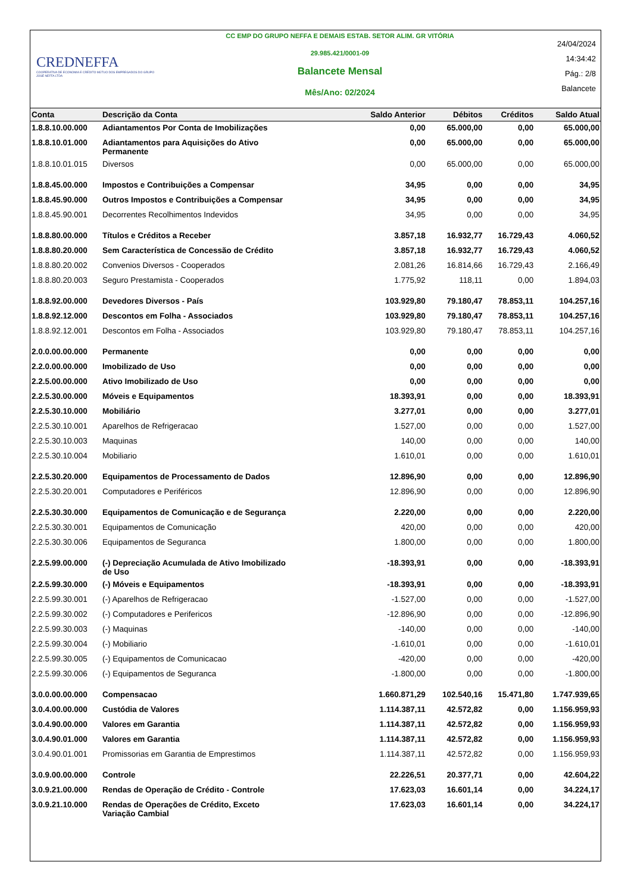CREDNEFFA
COOPERATIVA DE ECONOMIA E CRÉDITO MÚTUO DOS EMPREGADOS DO GRUPO JOSÉ NEFFA LTDA
CC EMP DO GRUPO NEFFA E DEMAIS ESTAB. SETOR ALIM. GR VITÓRIA
29.985.421/0001-09
Balancete Mensal
Mês/Ano: 02/2024
24/04/2024
14:34:42
Pág.: 2/8
Balancete
| Conta | Descrição da Conta | Saldo Anterior | Débitos | Créditos | Saldo Atual |
| --- | --- | --- | --- | --- | --- |
| 1.8.8.10.00.000 | Adiantamentos Por Conta de Imobilizações | 0,00 | 65.000,00 | 0,00 | 65.000,00 |
| 1.8.8.10.01.000 | Adiantamentos para Aquisições do Ativo Permanente | 0,00 | 65.000,00 | 0,00 | 65.000,00 |
| 1.8.8.10.01.015 | Diversos | 0,00 | 65.000,00 | 0,00 | 65.000,00 |
| 1.8.8.45.00.000 | Impostos e Contribuições a Compensar | 34,95 | 0,00 | 0,00 | 34,95 |
| 1.8.8.45.90.000 | Outros Impostos e Contribuições a Compensar | 34,95 | 0,00 | 0,00 | 34,95 |
| 1.8.8.45.90.001 | Decorrentes Recolhimentos Indevidos | 34,95 | 0,00 | 0,00 | 34,95 |
| 1.8.8.80.00.000 | Títulos e Créditos a Receber | 3.857,18 | 16.932,77 | 16.729,43 | 4.060,52 |
| 1.8.8.80.20.000 | Sem Característica de Concessão de Crédito | 3.857,18 | 16.932,77 | 16.729,43 | 4.060,52 |
| 1.8.8.80.20.002 | Convenios Diversos - Cooperados | 2.081,26 | 16.814,66 | 16.729,43 | 2.166,49 |
| 1.8.8.80.20.003 | Seguro Prestamista - Cooperados | 1.775,92 | 118,11 | 0,00 | 1.894,03 |
| 1.8.8.92.00.000 | Devedores Diversos - País | 103.929,80 | 79.180,47 | 78.853,11 | 104.257,16 |
| 1.8.8.92.12.000 | Descontos em Folha - Associados | 103.929,80 | 79.180,47 | 78.853,11 | 104.257,16 |
| 1.8.8.92.12.001 | Descontos em Folha - Associados | 103.929,80 | 79.180,47 | 78.853,11 | 104.257,16 |
| 2.0.0.00.00.000 | Permanente | 0,00 | 0,00 | 0,00 | 0,00 |
| 2.2.0.00.00.000 | Imobilizado de Uso | 0,00 | 0,00 | 0,00 | 0,00 |
| 2.2.5.00.00.000 | Ativo Imobilizado de Uso | 0,00 | 0,00 | 0,00 | 0,00 |
| 2.2.5.30.00.000 | Móveis e Equipamentos | 18.393,91 | 0,00 | 0,00 | 18.393,91 |
| 2.2.5.30.10.000 | Mobiliário | 3.277,01 | 0,00 | 0,00 | 3.277,01 |
| 2.2.5.30.10.001 | Aparelhos de Refrigeracao | 1.527,00 | 0,00 | 0,00 | 1.527,00 |
| 2.2.5.30.10.003 | Maquinas | 140,00 | 0,00 | 0,00 | 140,00 |
| 2.2.5.30.10.004 | Mobiliario | 1.610,01 | 0,00 | 0,00 | 1.610,01 |
| 2.2.5.30.20.000 | Equipamentos de Processamento de Dados | 12.896,90 | 0,00 | 0,00 | 12.896,90 |
| 2.2.5.30.20.001 | Computadores e Periféricos | 12.896,90 | 0,00 | 0,00 | 12.896,90 |
| 2.2.5.30.30.000 | Equipamentos de Comunicação e de Segurança | 2.220,00 | 0,00 | 0,00 | 2.220,00 |
| 2.2.5.30.30.001 | Equipamentos de Comunicação | 420,00 | 0,00 | 0,00 | 420,00 |
| 2.2.5.30.30.006 | Equipamentos de Seguranca | 1.800,00 | 0,00 | 0,00 | 1.800,00 |
| 2.2.5.99.00.000 | (-) Depreciação Acumulada de Ativo Imobilizado de Uso | -18.393,91 | 0,00 | 0,00 | -18.393,91 |
| 2.2.5.99.30.000 | (-) Móveis e Equipamentos | -18.393,91 | 0,00 | 0,00 | -18.393,91 |
| 2.2.5.99.30.001 | (-) Aparelhos de Refrigeracao | -1.527,00 | 0,00 | 0,00 | -1.527,00 |
| 2.2.5.99.30.002 | (-) Computadores e Perifericos | -12.896,90 | 0,00 | 0,00 | -12.896,90 |
| 2.2.5.99.30.003 | (-) Maquinas | -140,00 | 0,00 | 0,00 | -140,00 |
| 2.2.5.99.30.004 | (-) Mobiliario | -1.610,01 | 0,00 | 0,00 | -1.610,01 |
| 2.2.5.99.30.005 | (-) Equipamentos de Comunicacao | -420,00 | 0,00 | 0,00 | -420,00 |
| 2.2.5.99.30.006 | (-) Equipamentos de Seguranca | -1.800,00 | 0,00 | 0,00 | -1.800,00 |
| 3.0.0.00.00.000 | Compensacao | 1.660.871,29 | 102.540,16 | 15.471,80 | 1.747.939,65 |
| 3.0.4.00.00.000 | Custódia de Valores | 1.114.387,11 | 42.572,82 | 0,00 | 1.156.959,93 |
| 3.0.4.90.00.000 | Valores em Garantia | 1.114.387,11 | 42.572,82 | 0,00 | 1.156.959,93 |
| 3.0.4.90.01.000 | Valores em Garantia | 1.114.387,11 | 42.572,82 | 0,00 | 1.156.959,93 |
| 3.0.4.90.01.001 | Promissorias em Garantia de Emprestimos | 1.114.387,11 | 42.572,82 | 0,00 | 1.156.959,93 |
| 3.0.9.00.00.000 | Controle | 22.226,51 | 20.377,71 | 0,00 | 42.604,22 |
| 3.0.9.21.00.000 | Rendas de Operação de Crédito - Controle | 17.623,03 | 16.601,14 | 0,00 | 34.224,17 |
| 3.0.9.21.10.000 | Rendas de Operações de Crédito, Exceto Variação Cambial | 17.623,03 | 16.601,14 | 0,00 | 34.224,17 |